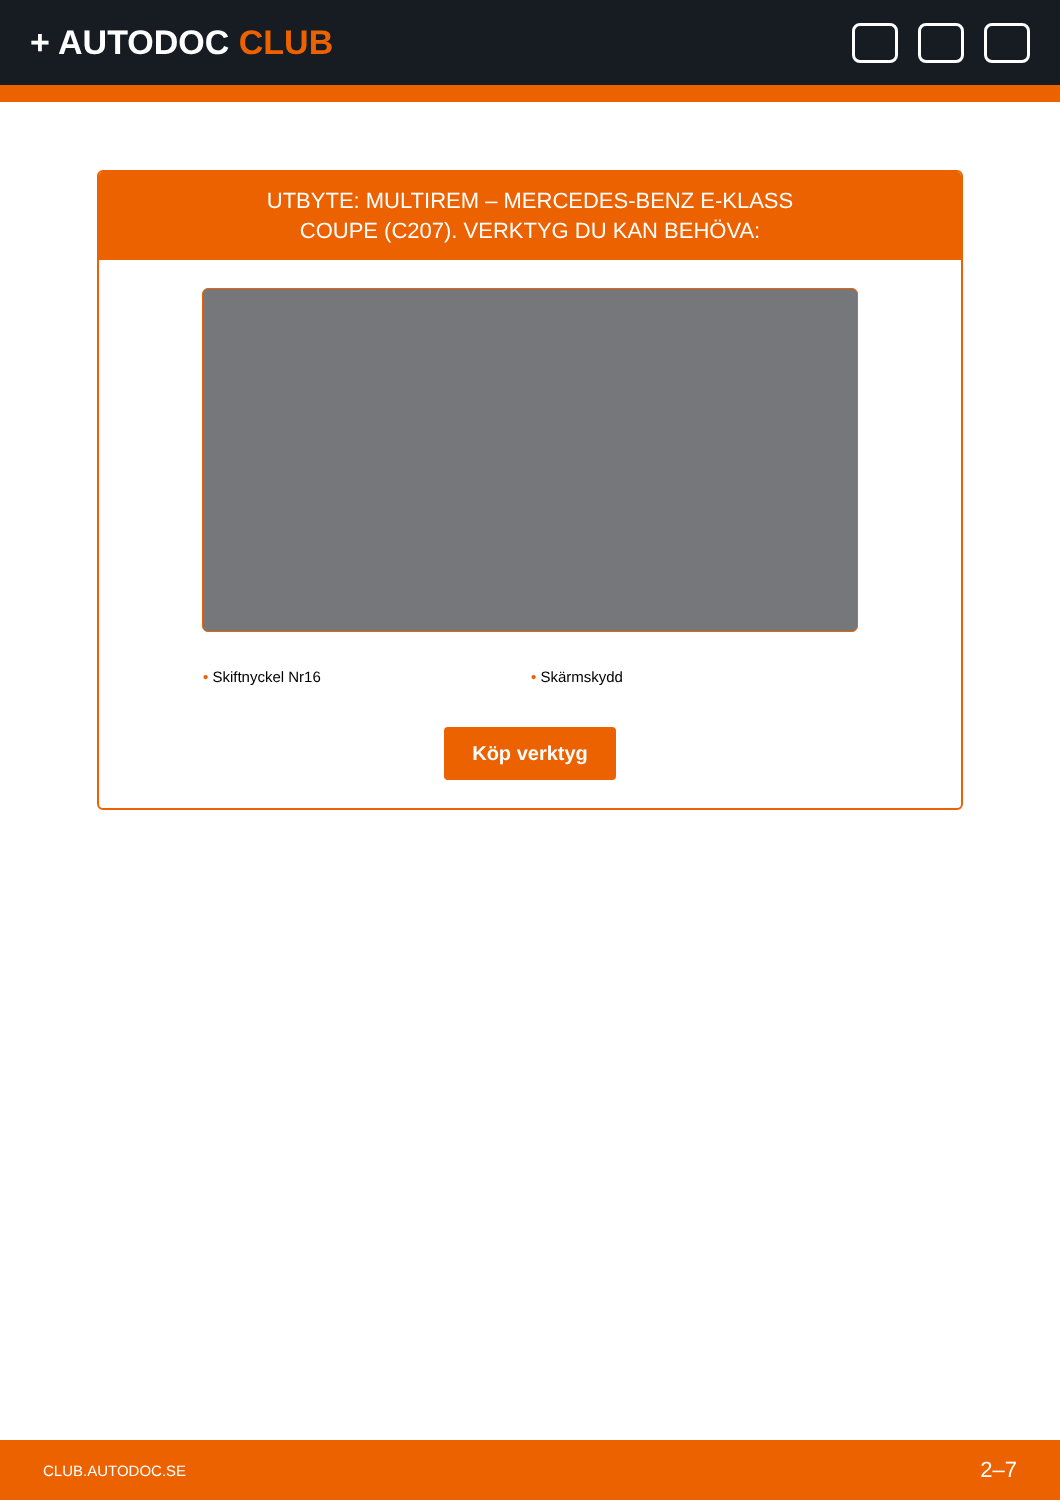+ AUTODOC CLUB
UTBYTE: MULTIREM – MERCEDES-BENZ E-KLASS COUPE (C207). VERKTYG DU KAN BEHÖVA:
• Skiftnyckel Nr16 • Skärmskydd
Köp verktyg
CLUB.AUTODOC.SE 2–7